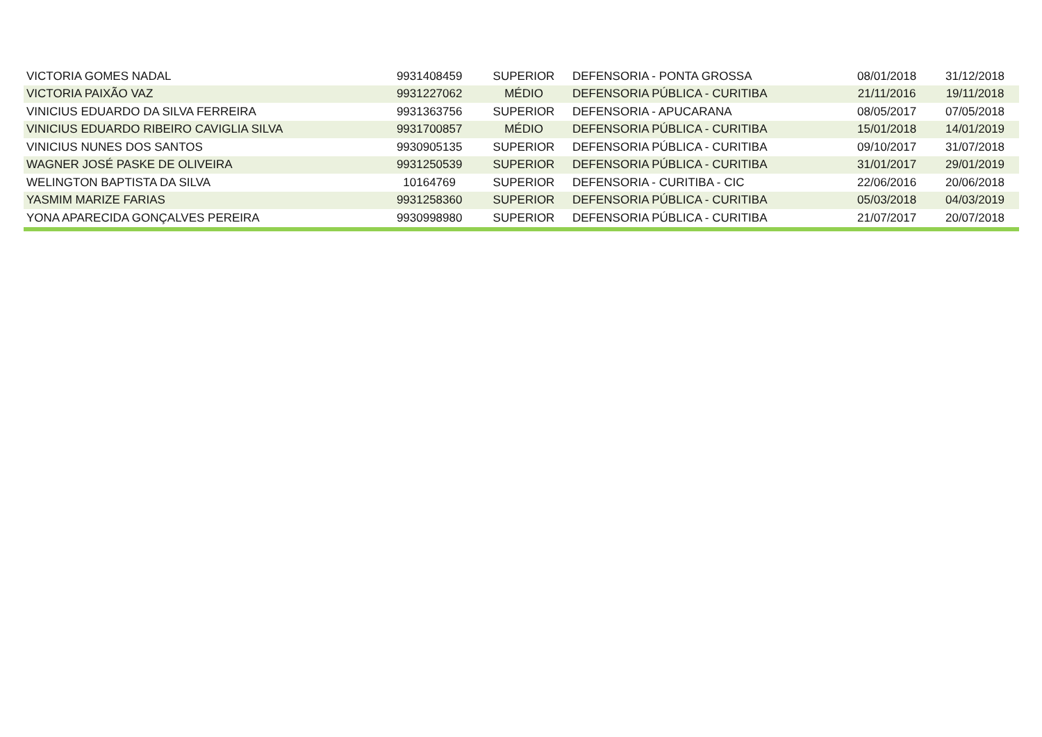| VICTORIA GOMES NADAL | 9931408459 | SUPERIOR | DEFENSORIA - PONTA GROSSA | 08/01/2018 | 31/12/2018 |
| VICTORIA PAIXÃO VAZ | 9931227062 | MÉDIO | DEFENSORIA PÚBLICA - CURITIBA | 21/11/2016 | 19/11/2018 |
| VINICIUS EDUARDO DA SILVA FERREIRA | 9931363756 | SUPERIOR | DEFENSORIA - APUCARANA | 08/05/2017 | 07/05/2018 |
| VINICIUS EDUARDO RIBEIRO CAVIGLIA SILVA | 9931700857 | MÉDIO | DEFENSORIA PÚBLICA - CURITIBA | 15/01/2018 | 14/01/2019 |
| VINICIUS NUNES DOS SANTOS | 9930905135 | SUPERIOR | DEFENSORIA PÚBLICA - CURITIBA | 09/10/2017 | 31/07/2018 |
| WAGNER JOSÉ PASKE DE OLIVEIRA | 9931250539 | SUPERIOR | DEFENSORIA PÚBLICA - CURITIBA | 31/01/2017 | 29/01/2019 |
| WELINGTON BAPTISTA DA SILVA | 10164769 | SUPERIOR | DEFENSORIA - CURITIBA - CIC | 22/06/2016 | 20/06/2018 |
| YASMIM MARIZE FARIAS | 9931258360 | SUPERIOR | DEFENSORIA PÚBLICA - CURITIBA | 05/03/2018 | 04/03/2019 |
| YONA APARECIDA GONÇALVES PEREIRA | 9930998980 | SUPERIOR | DEFENSORIA PÚBLICA - CURITIBA | 21/07/2017 | 20/07/2018 |